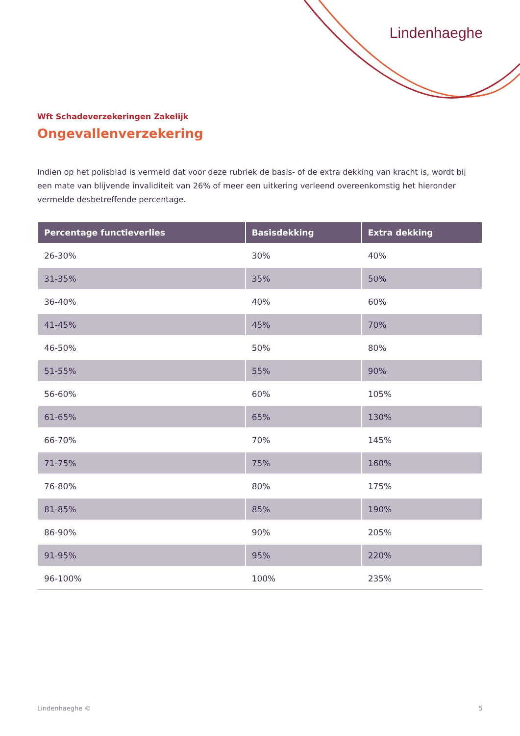Lindenhaeghe
Wft Schadeverzekeringen Zakelijk
Ongevallenverzekering
Indien op het polisblad is vermeld dat voor deze rubriek de basis- of de extra dekking van kracht is, wordt bij een mate van blijvende invaliditeit van 26% of meer een uitkering verleend overeenkomstig het hieronder vermelde desbetreffende percentage.
| Percentage functieverlies | Basisdekking | Extra dekking |
| --- | --- | --- |
| 26-30% | 30% | 40% |
| 31-35% | 35% | 50% |
| 36-40% | 40% | 60% |
| 41-45% | 45% | 70% |
| 46-50% | 50% | 80% |
| 51-55% | 55% | 90% |
| 56-60% | 60% | 105% |
| 61-65% | 65% | 130% |
| 66-70% | 70% | 145% |
| 71-75% | 75% | 160% |
| 76-80% | 80% | 175% |
| 81-85% | 85% | 190% |
| 86-90% | 90% | 205% |
| 91-95% | 95% | 220% |
| 96-100% | 100% | 235% |
Lindenhaeghe © 5